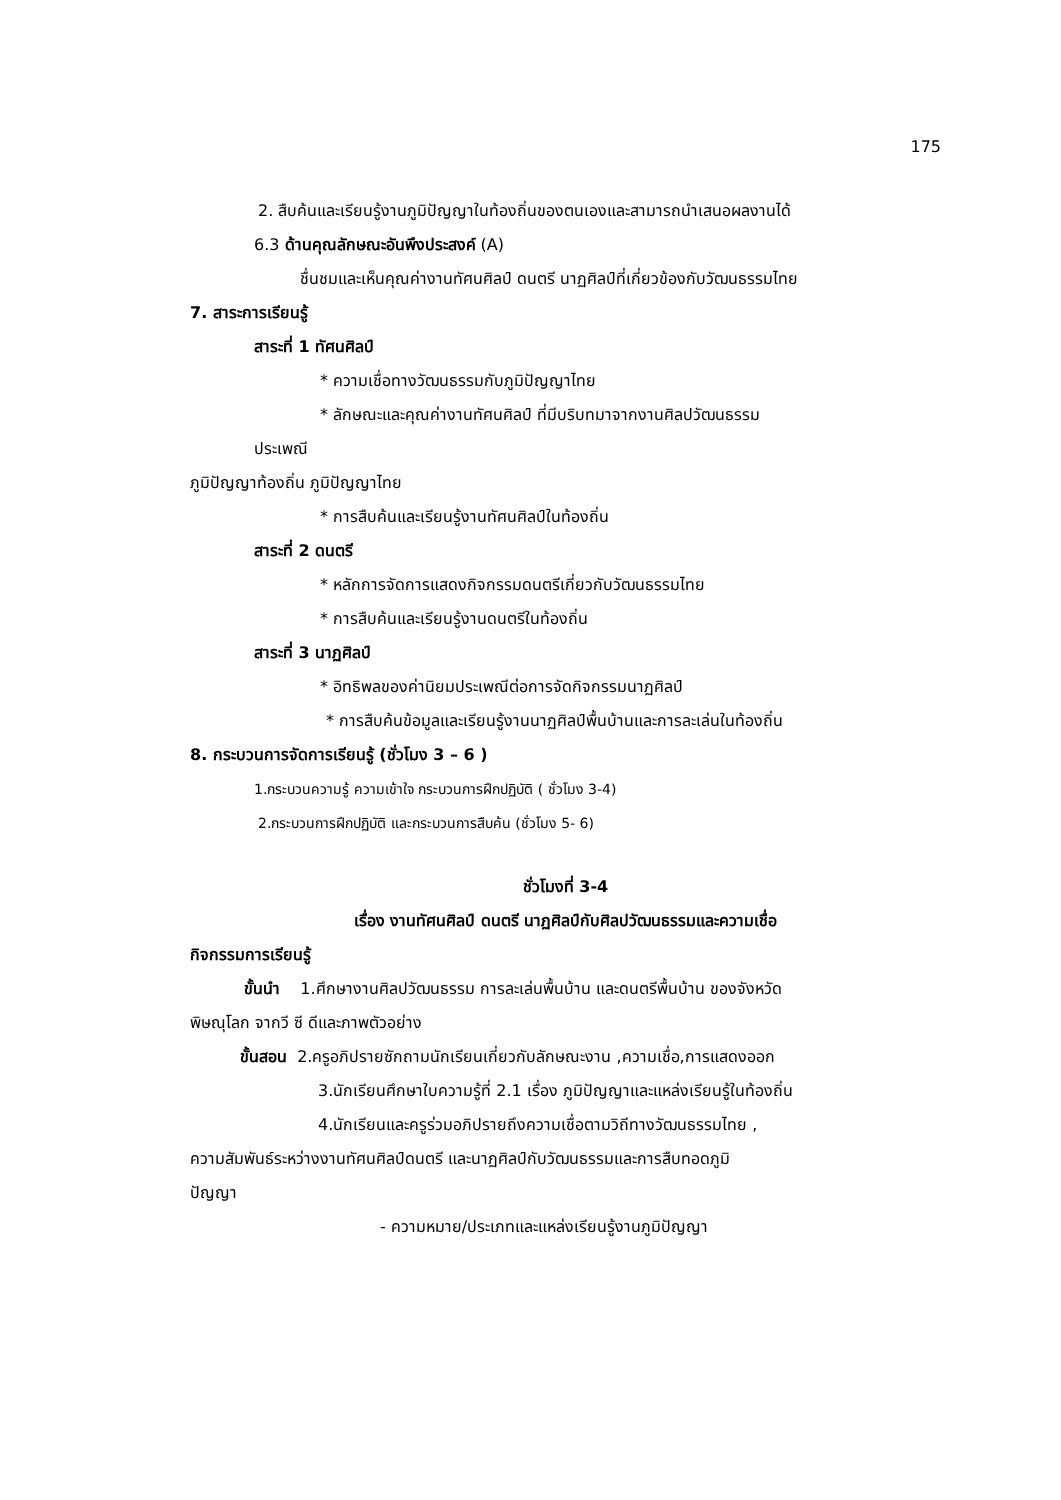175
2. สืบค้นและเรียนรู้งานภูมิปัญญาในท้องถิ่นของตนเองและสามารถนำเสนอผลงานได้
6.3 ด้านคุณลักษณะอันพึงประสงค์ (A)
ชื่นชมและเห็นคุณค่างานทัศนศิลป์ ดนตรี นาฏศิลป์ที่เกี่ยวข้องกับวัฒนธรรมไทย
7. สาระการเรียนรู้
สาระที่ 1 ทัศนศิลป์
* ความเชื่อทางวัฒนธรรมกับภูมิปัญญาไทย
* ลักษณะและคุณค่างานทัศนศิลป์ ที่มีบริบทมาจากงานศิลปวัฒนธรรม
ประเพณี
ภูมิปัญญาท้องถิ่น ภูมิปัญญาไทย
* การสืบค้นและเรียนรู้งานทัศนศิลป์ในท้องถิ่น
สาระที่ 2 ดนตรี
* หลักการจัดการแสดงกิจกรรมดนตรีเกี่ยวกับวัฒนธรรมไทย
* การสืบค้นและเรียนรู้งานดนตรีในท้องถิ่น
สาระที่ 3 นาฏศิลป์
* อิทธิพลของค่านิยมประเพณีต่อการจัดกิจกรรมนาฏศิลป์
* การสืบค้นข้อมูลและเรียนรู้งานนาฏศิลป์พื้นบ้านและการละเล่นในท้องถิ่น
8. กระบวนการจัดการเรียนรู้ (ชั่วโมง 3 – 6 )
1.กระบวนความรู้ ความเข้าใจ กระบวนการฝึกปฏิบัติ ( ชั่วโมง 3-4)
2.กระบวนการฝึกปฏิบัติ และกระบวนการสืบค้น (ชั่วโมง 5- 6)
ชั่วโมงที่ 3-4
เรื่อง งานทัศนศิลป์ ดนตรี นาฏศิลป์กับศิลปวัฒนธรรมและความเชื่อ
กิจกรรมการเรียนรู้
ขั้นนำ 1.ศึกษางานศิลปวัฒนธรรม การละเล่นพื้นบ้าน และดนตรีพื้นบ้าน ของจังหวัด
พิษณุโลก จากวี ซี ดีและภาพตัวอย่าง
ขั้นสอน 2.ครูอภิปรายซักถามนักเรียนเกี่ยวกับลักษณะงาน ,ความเชื่อ,การแสดงออก
3.นักเรียนศึกษาใบความรู้ที่ 2.1 เรื่อง ภูมิปัญญาและแหล่งเรียนรู้ในท้องถิ่น
4.นักเรียนและครูร่วมอภิปรายถึงความเชื่อตามวิถีทางวัฒนธรรมไทย ,
ความสัมพันธ์ระหว่างงานทัศนศิลป์ดนตรี และนาฏศิลป์กับวัฒนธรรมและการสืบทอดภูมิ
ปัญญา
- ความหมาย/ประเภทและแหล่งเรียนรู้งานภูมิปัญญา